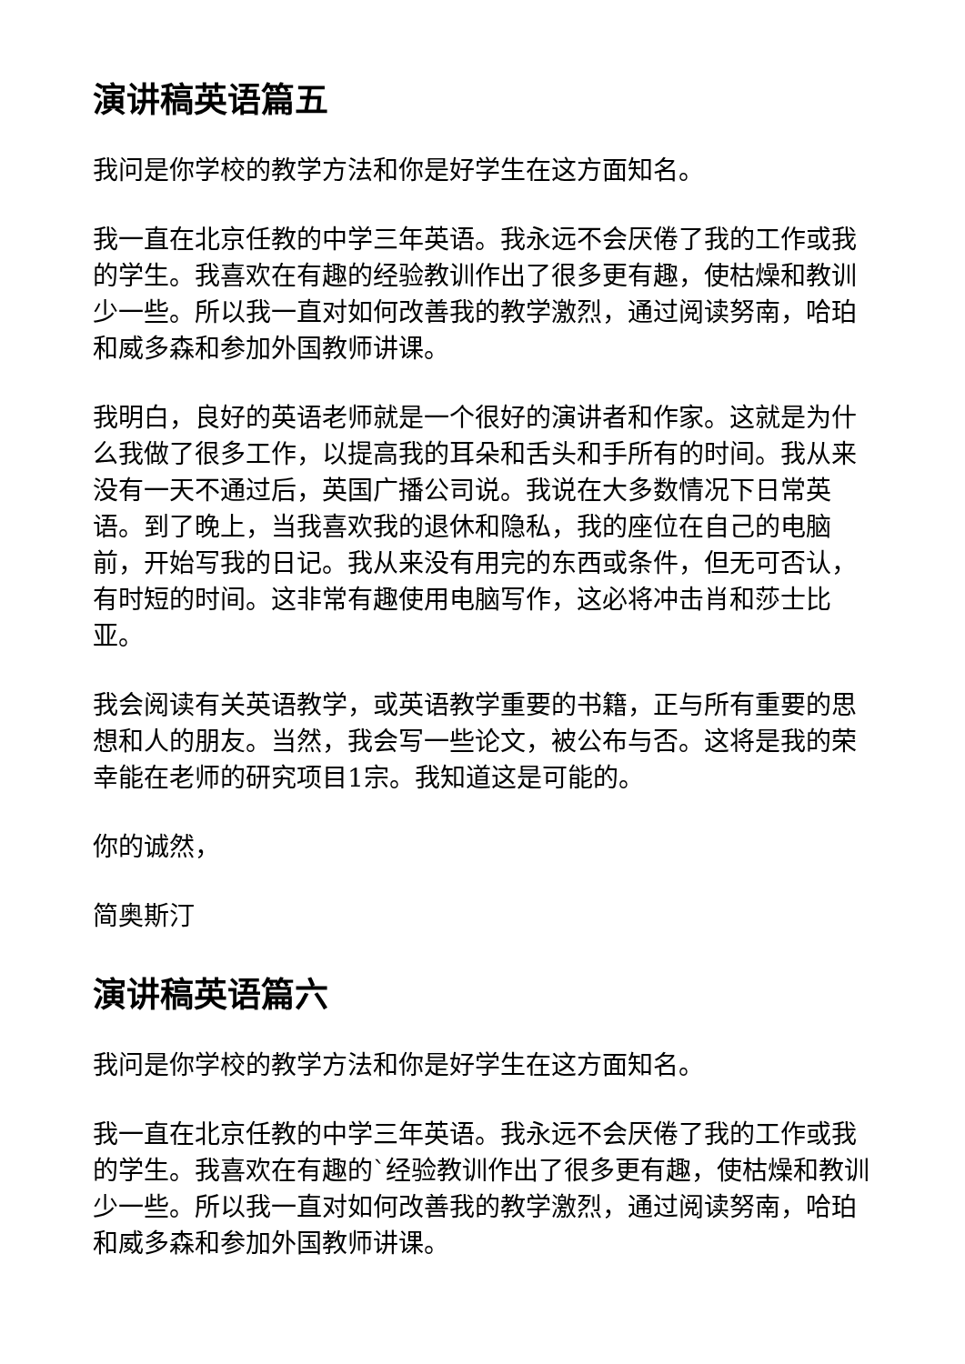演讲稿英语篇五
我问是你学校的教学方法和你是好学生在这方面知名。
我一直在北京任教的中学三年英语。我永远不会厌倦了我的工作或我的学生。我喜欢在有趣的经验教训作出了很多更有趣，使枯燥和教训少一些。所以我一直对如何改善我的教学激烈，通过阅读努南，哈珀和威多森和参加外国教师讲课。
我明白，良好的英语老师就是一个很好的演讲者和作家。这就是为什么我做了很多工作，以提高我的耳朵和舌头和手所有的时间。我从来没有一天不通过后，英国广播公司说。我说在大多数情况下日常英语。到了晚上，当我喜欢我的退休和隐私，我的座位在自己的电脑前，开始写我的日记。我从来没有用完的东西或条件，但无可否认，有时短的时间。这非常有趣使用电脑写作，这必将冲击肖和莎士比亚。
我会阅读有关英语教学，或英语教学重要的书籍，正与所有重要的思想和人的朋友。当然，我会写一些论文，被公布与否。这将是我的荣幸能在老师的研究项目1宗。我知道这是可能的。
你的诚然，
简奥斯汀
演讲稿英语篇六
我问是你学校的教学方法和你是好学生在这方面知名。
我一直在北京任教的中学三年英语。我永远不会厌倦了我的工作或我的学生。我喜欢在有趣的`经验教训作出了很多更有趣，使枯燥和教训少一些。所以我一直对如何改善我的教学激烈，通过阅读努南，哈珀和威多森和参加外国教师讲课。